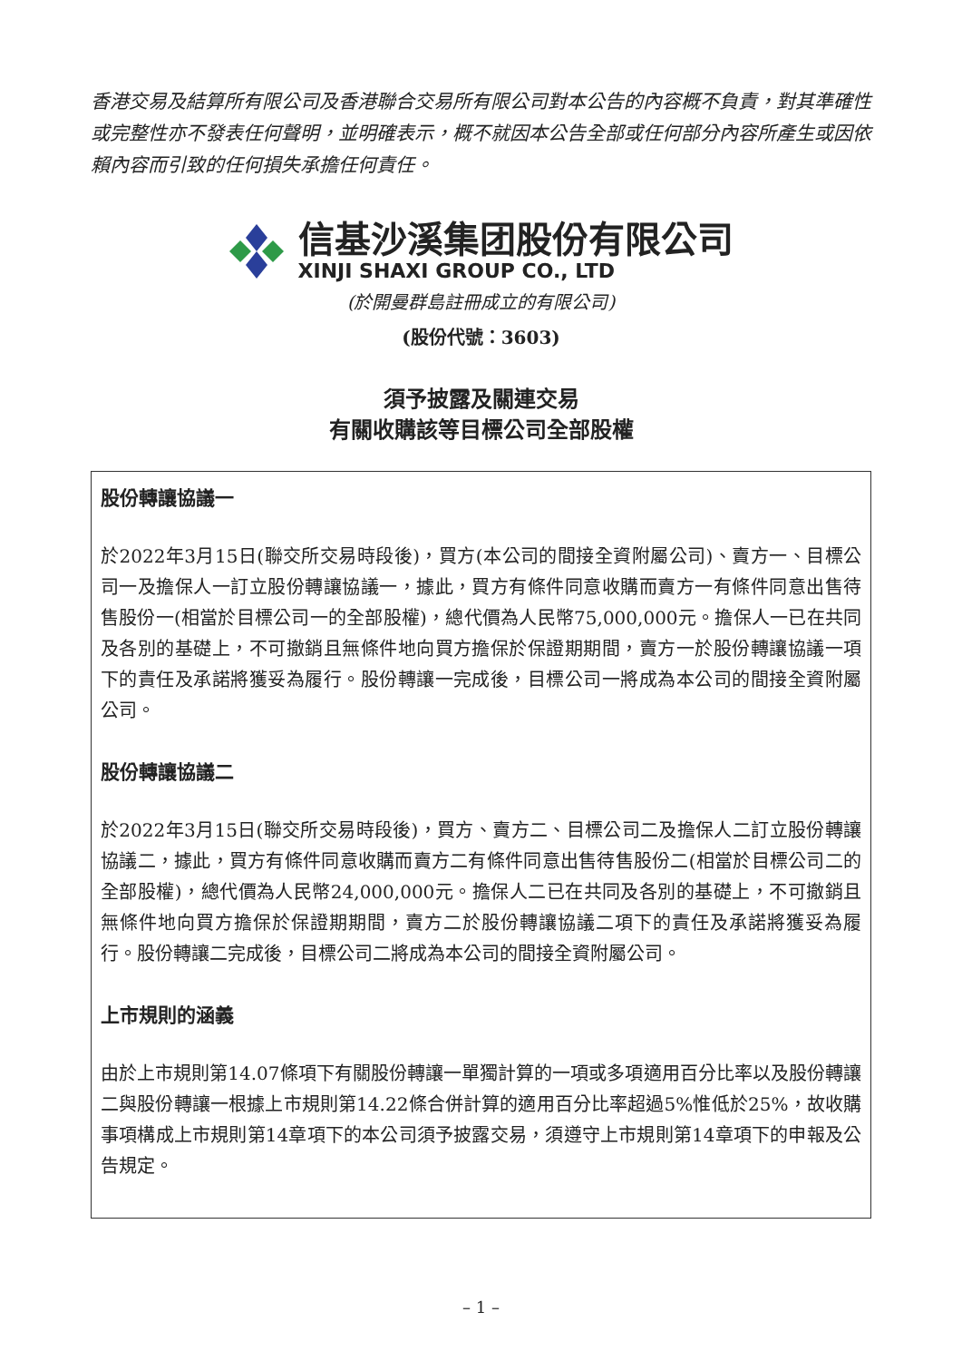香港交易及結算所有限公司及香港聯合交易所有限公司對本公告的內容概不負責，對其準確性或完整性亦不發表任何聲明，並明確表示，概不就因本公告全部或任何部分內容所產生或因依賴內容而引致的任何損失承擔任何責任。
信基沙溪集团股份有限公司
XINJI SHAXI GROUP CO., LTD
(於開曼群島註冊成立的有限公司)
(股份代號：3603)
須予披露及關連交易
有關收購該等目標公司全部股權
股份轉讓協議一
於2022年3月15日(聯交所交易時段後)，買方(本公司的間接全資附屬公司)、賣方一、目標公司一及擔保人一訂立股份轉讓協議一，據此，買方有條件同意收購而賣方一有條件同意出售待售股份一(相當於目標公司一的全部股權)，總代價為人民幣75,000,000元。擔保人一已在共同及各別的基礎上，不可撤銷且無條件地向買方擔保於保證期期間，賣方一於股份轉讓協議一項下的責任及承諾將獲妥為履行。股份轉讓一完成後，目標公司一將成為本公司的間接全資附屬公司。
股份轉讓協議二
於2022年3月15日(聯交所交易時段後)，買方、賣方二、目標公司二及擔保人二訂立股份轉讓協議二，據此，買方有條件同意收購而賣方二有條件同意出售待售股份二(相當於目標公司二的全部股權)，總代價為人民幣24,000,000元。擔保人二已在共同及各別的基礎上，不可撤銷且無條件地向買方擔保於保證期期間，賣方二於股份轉讓協議二項下的責任及承諾將獲妥為履行。股份轉讓二完成後，目標公司二將成為本公司的間接全資附屬公司。
上市規則的涵義
由於上市規則第14.07條項下有關股份轉讓一單獨計算的一項或多項適用百分比率以及股份轉讓二與股份轉讓一根據上市規則第14.22條合併計算的適用百分比率超過5%惟低於25%，故收購事項構成上市規則第14章項下的本公司須予披露交易，須遵守上市規則第14章項下的申報及公告規定。
– 1 –